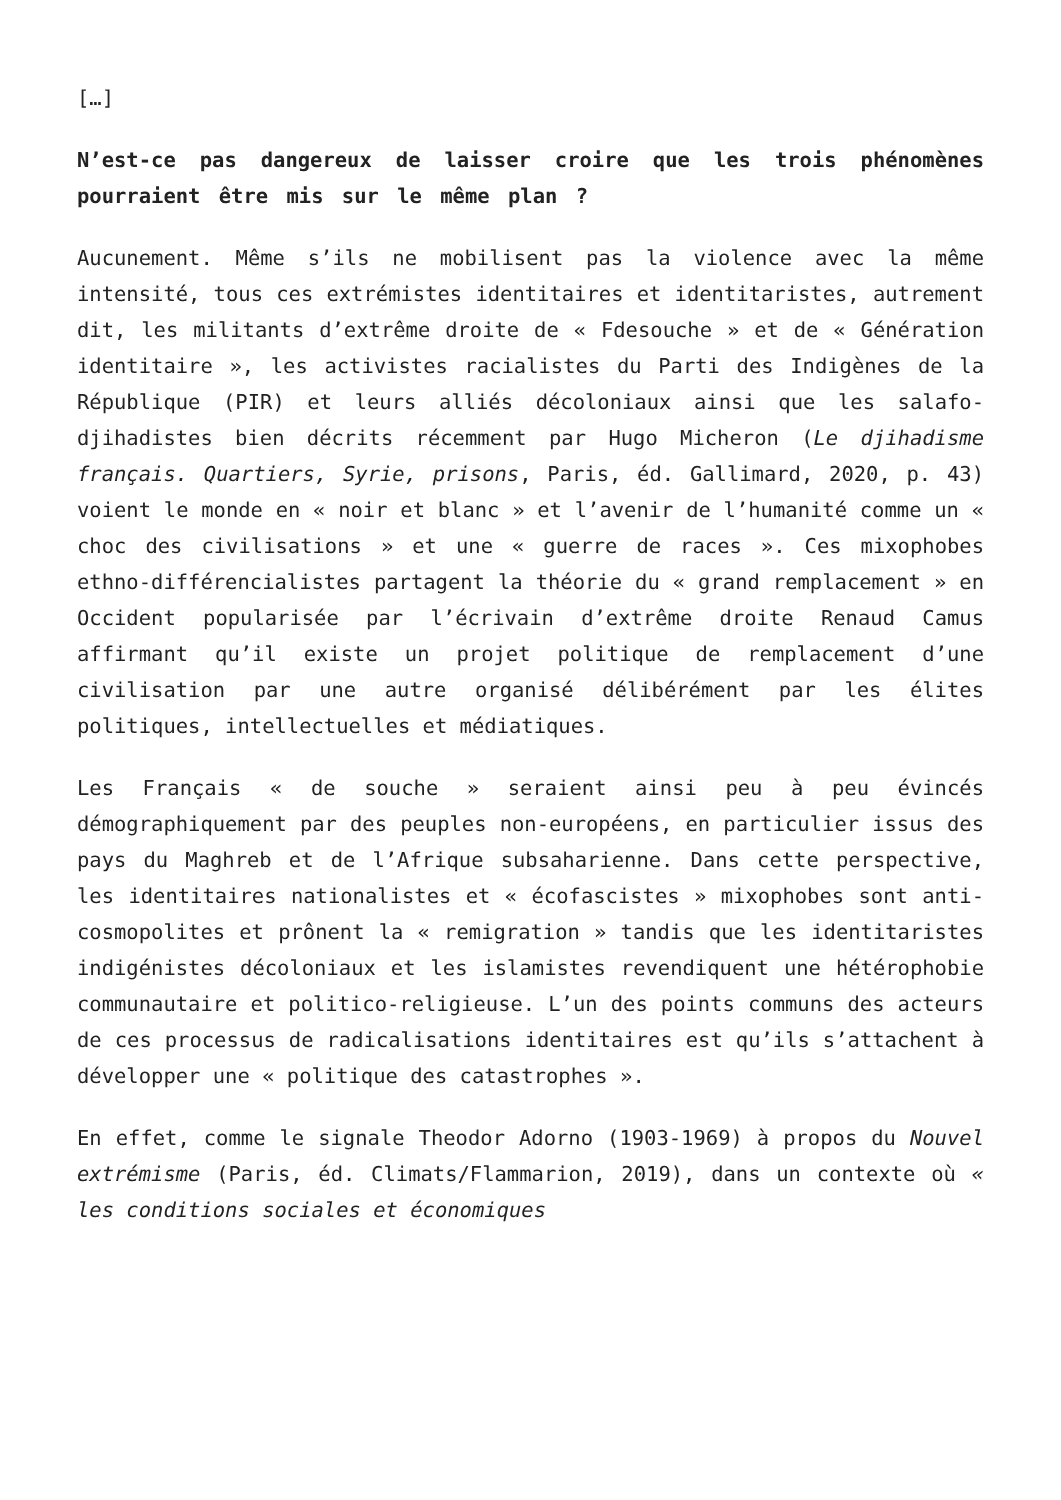[…]
N’est-ce pas dangereux de laisser croire que les trois phénomènes pourraient être mis sur le même plan ?
Aucunement. Même s’ils ne mobilisent pas la violence avec la même intensité, tous ces extrémistes identitaires et identitaristes, autrement dit, les militants d’extrême droite de « Fdesouche » et de « Génération identitaire », les activistes racialistes du Parti des Indigènes de la République (PIR) et leurs alliés décoloniaux ainsi que les salafo-djihadistes bien décrits récemment par Hugo Micheron (Le djihadisme français. Quartiers, Syrie, prisons, Paris, éd. Gallimard, 2020, p. 43) voient le monde en « noir et blanc » et l’avenir de l’humanité comme un « choc des civilisations » et une « guerre de races ». Ces mixophobes ethno-différencialistes partagent la théorie du « grand remplacement » en Occident popularisée par l’écrivain d’extrême droite Renaud Camus affirmant qu’il existe un projet politique de remplacement d’une civilisation par une autre organisé délibérément par les élites politiques, intellectuelles et médiatiques.
Les Français « de souche » seraient ainsi peu à peu évincés démographiquement par des peuples non-européens, en particulier issus des pays du Maghreb et de l’Afrique subsaharienne. Dans cette perspective, les identitaires nationalistes et « écofascistes » mixophobes sont anti-cosmopolites et prônent la « remigration » tandis que les identitaristes indigénistes décoloniaux et les islamistes revendiquent une hétérophobie communautaire et politico-religieuse. L’un des points communs des acteurs de ces processus de radicalisations identitaires est qu’ils s’attachent à développer une « politique des catastrophes ».
En effet, comme le signale Theodor Adorno (1903-1969) à propos du Nouvel extrémisme (Paris, éd. Climats/Flammarion, 2019), dans un contexte où « les conditions sociales et économiques